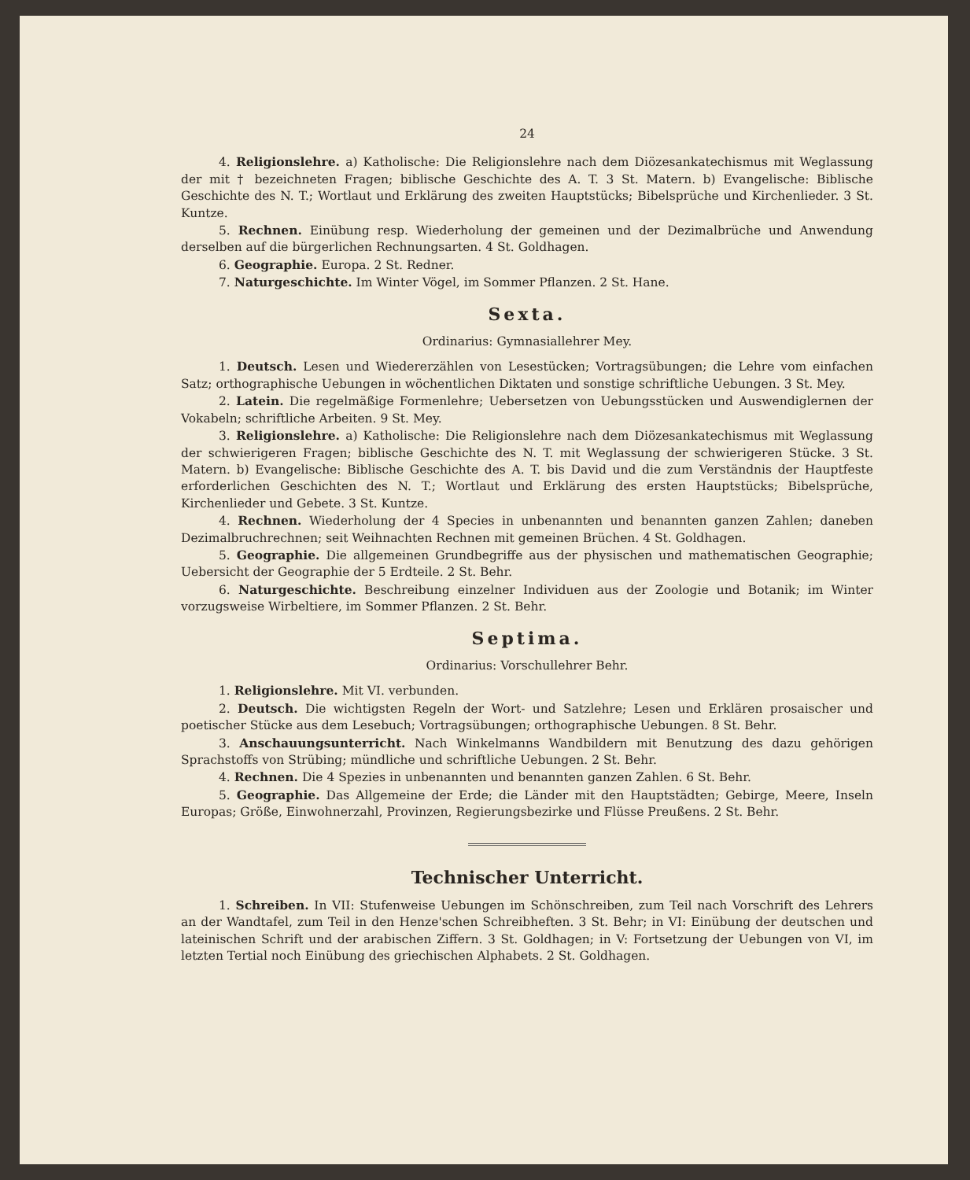24
4. Religionslehre. a) Katholische: Die Religionslehre nach dem Diözesankatechismus mit Weglassung der mit † bezeichneten Fragen; biblische Geschichte des A. T. 3 St. Matern. b) Evangelische: Biblische Geschichte des N. T.; Wortlaut und Erklärung des zweiten Hauptstücks; Bibelsprüche und Kirchenlieder. 3 St. Kuntze.
5. Rechnen. Einübung resp. Wiederholung der gemeinen und der Dezimalbrüche und Anwendung derselben auf die bürgerlichen Rechnungsarten. 4 St. Goldhagen.
6. Geographie. Europa. 2 St. Redner.
7. Naturgeschichte. Im Winter Vögel, im Sommer Pflanzen. 2 St. Hane.
Sexta.
Ordinarius: Gymnasiallehrer Mey.
1. Deutsch. Lesen und Wiedererzählen von Lesestücken; Vortragsübungen; die Lehre vom einfachen Satz; orthographische Uebungen in wöchentlichen Diktaten und sonstige schriftliche Uebungen. 3 St. Mey.
2. Latein. Die regelmäßige Formenlehre; Uebersetzen von Uebungsstücken und Auswendiglernen der Vokabeln; schriftliche Arbeiten. 9 St. Mey.
3. Religionslehre. a) Katholische: Die Religionslehre nach dem Diözesankatechismus mit Weglassung der schwierigeren Fragen; biblische Geschichte des N. T. mit Weglassung der schwierigeren Stücke. 3 St. Matern. b) Evangelische: Biblische Geschichte des A. T. bis David und die zum Verständnis der Hauptfeste erforderlichen Geschichten des N. T.; Wortlaut und Erklärung des ersten Hauptstücks; Bibelsprüche, Kirchenlieder und Gebete. 3 St. Kuntze.
4. Rechnen. Wiederholung der 4 Species in unbenannten und benannten ganzen Zahlen; daneben Dezimalbruchrechnen; seit Weihnachten Rechnen mit gemeinen Brüchen. 4 St. Goldhagen.
5. Geographie. Die allgemeinen Grundbegriffe aus der physischen und mathematischen Geographie; Uebersicht der Geographie der 5 Erdteile. 2 St. Behr.
6. Naturgeschichte. Beschreibung einzelner Individuen aus der Zoologie und Botanik; im Winter vorzugsweise Wirbeltiere, im Sommer Pflanzen. 2 St. Behr.
Septima.
Ordinarius: Vorschullehrer Behr.
1. Religionslehre. Mit VI. verbunden.
2. Deutsch. Die wichtigsten Regeln der Wort- und Satzlehre; Lesen und Erklären prosaischer und poetischer Stücke aus dem Lesebuch; Vortragsübungen; orthographische Uebungen. 8 St. Behr.
3. Anschauungsunterricht. Nach Winkelmanns Wandbildern mit Benutzung des dazu gehörigen Sprachstoffs von Strübing; mündliche und schriftliche Uebungen. 2 St. Behr.
4. Rechnen. Die 4 Spezies in unbenannten und benannten ganzen Zahlen. 6 St. Behr.
5. Geographie. Das Allgemeine der Erde; die Länder mit den Hauptstädten; Gebirge, Meere, Inseln Europas; Größe, Einwohnerzahl, Provinzen, Regierungsbezirke und Flüsse Preußens. 2 St. Behr.
Technischer Unterricht.
1. Schreiben. In VII: Stufenweise Uebungen im Schönschreiben, zum Teil nach Vorschrift des Lehrers an der Wandtafel, zum Teil in den Henze'schen Schreibheften. 3 St. Behr; in VI: Einübung der deutschen und lateinischen Schrift und der arabischen Ziffern. 3 St. Goldhagen; in V: Fortsetzung der Uebungen von VI, im letzten Tertial noch Einübung des griechischen Alphabets. 2 St. Goldhagen.